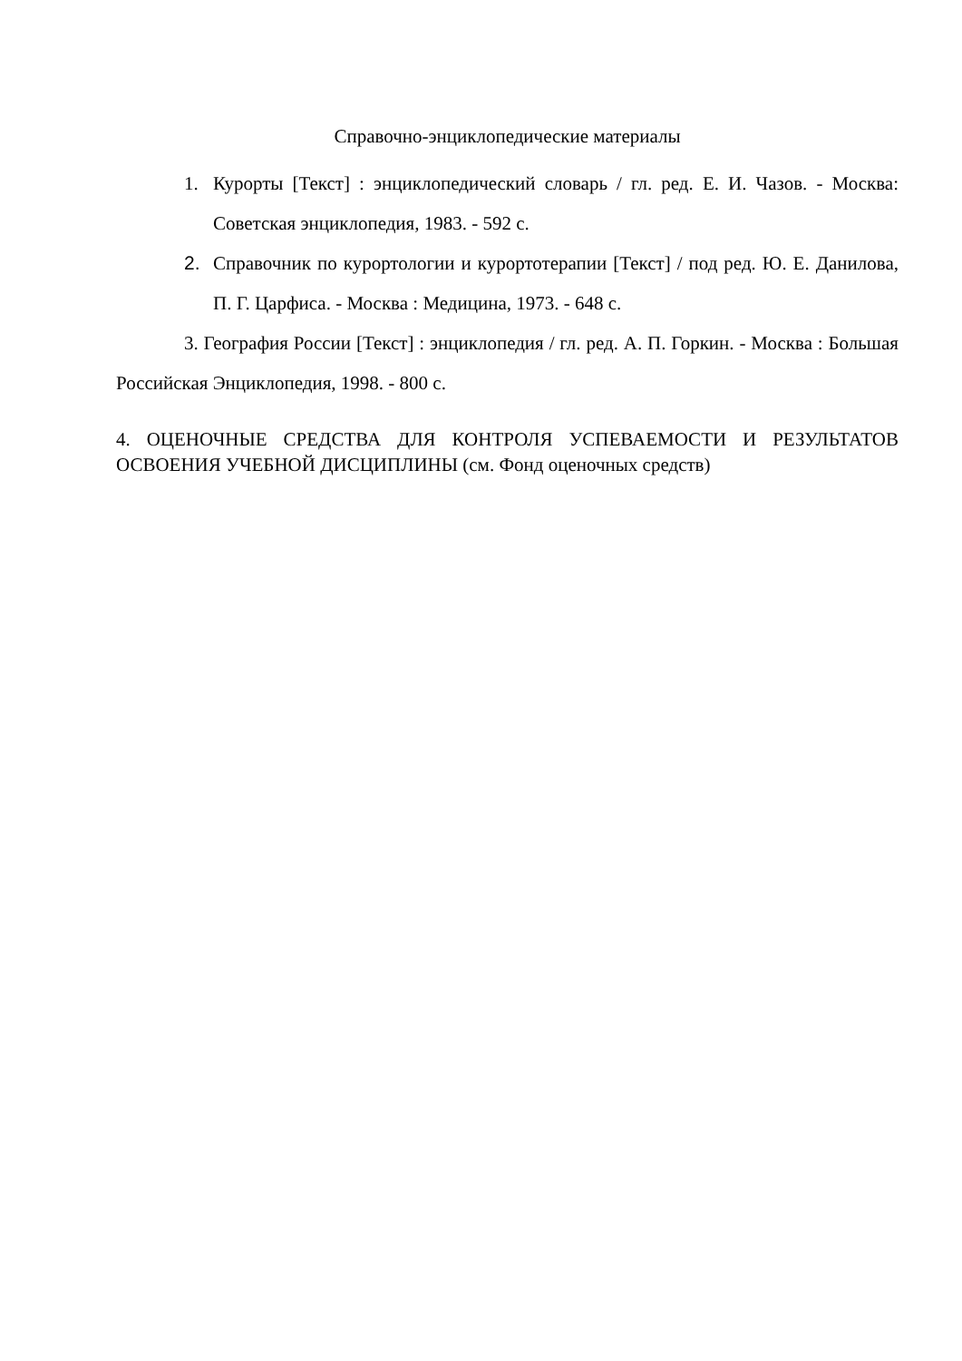Справочно-энциклопедические материалы
1. Курорты [Текст] : энциклопедический словарь / гл. ред. Е. И. Чазов. - Москва: Советская энциклопедия, 1983. - 592 с.
2. Справочник по курортологии и курортотерапии [Текст] / под ред. Ю. Е. Данилова, П. Г. Царфиса. - Москва : Медицина, 1973. - 648 с.
3. География России [Текст] : энциклопедия / гл. ред. А. П. Горкин. - Москва : Большая Российская Энциклопедия, 1998. - 800 с.
4. ОЦЕНОЧНЫЕ СРЕДСТВА ДЛЯ КОНТРОЛЯ УСПЕВАЕМОСТИ И РЕЗУЛЬТАТОВ ОСВОЕНИЯ УЧЕБНОЙ ДИСЦИПЛИНЫ (см. Фонд оценочных средств)